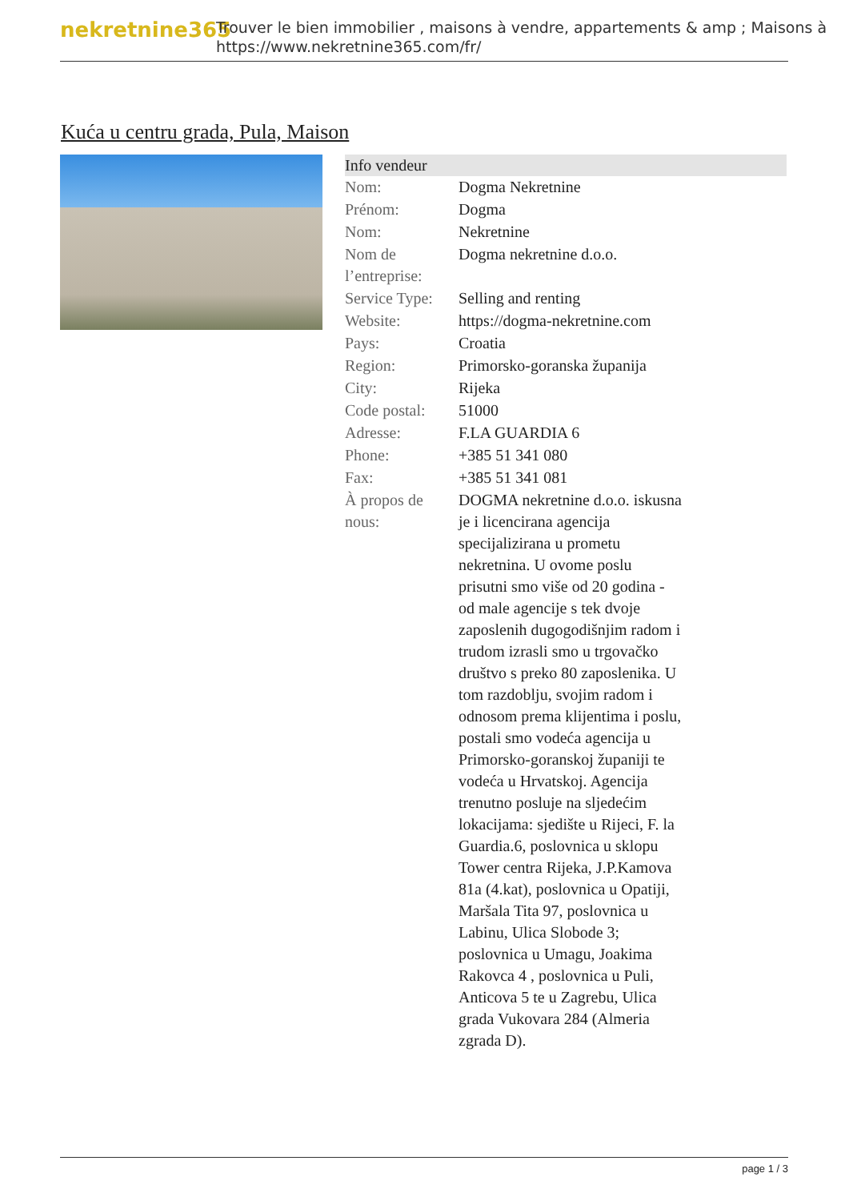nekretnine365
Trouver le bien immobilier , maisons à vendre, appartements & amp ; Maisons à
https://www.nekretnine365.com/fr/
Kuća u centru grada, Pula, Maison
| Info vendeur | |
| --- | --- |
| Nom: | Dogma Nekretnine |
| Prénom: | Dogma |
| Nom: | Nekretnine |
| Nom de l’entreprise: | Dogma nekretnine d.o.o. |
| Service Type: | Selling and renting |
| Website: | https://dogma-nekretnine.com |
| Pays: | Croatia |
| Region: | Primorsko-goranska županija |
| City: | Rijeka |
| Code postal: | 51000 |
| Adresse: | F.LA GUARDIA 6 |
| Phone: | +385 51 341 080 |
| Fax: | +385 51 341 081 |
| À propos de nous: | DOGMA nekretnine d.o.o. iskusna je i licencirana agencija specijalizirana u prometu nekretnina. U ovome poslu prisutni smo više od 20 godina - od male agencije s tek dvoje zaposlenih dugogodišnjim radom i trudom izrasli smo u trgovačko društvo s preko 80 zaposlenika. U tom razdoblju, svojim radom i odnosom prema klijentima i poslu, postali smo vodeća agencija u Primorsko-goranskoj županiji te vodeća u Hrvatskoj. Agencija trenutno posluje na sljedećim lokacijama: sjedište u Rijeci, F. la Guardia.6, poslovnica u sklopu Tower centra Rijeka, J.P.Kamova 81a (4.kat), poslovnica u Opatiji, Maršala Tita 97, poslovnica u Labinu, Ulica Slobode 3; poslovnica u Umagu, Joakima Rakovca 4 , poslovnica u Puli, Anticova 5 te u Zagrebu, Ulica grada Vukovara 284 (Almeria zgrada D). |
page 1 / 3